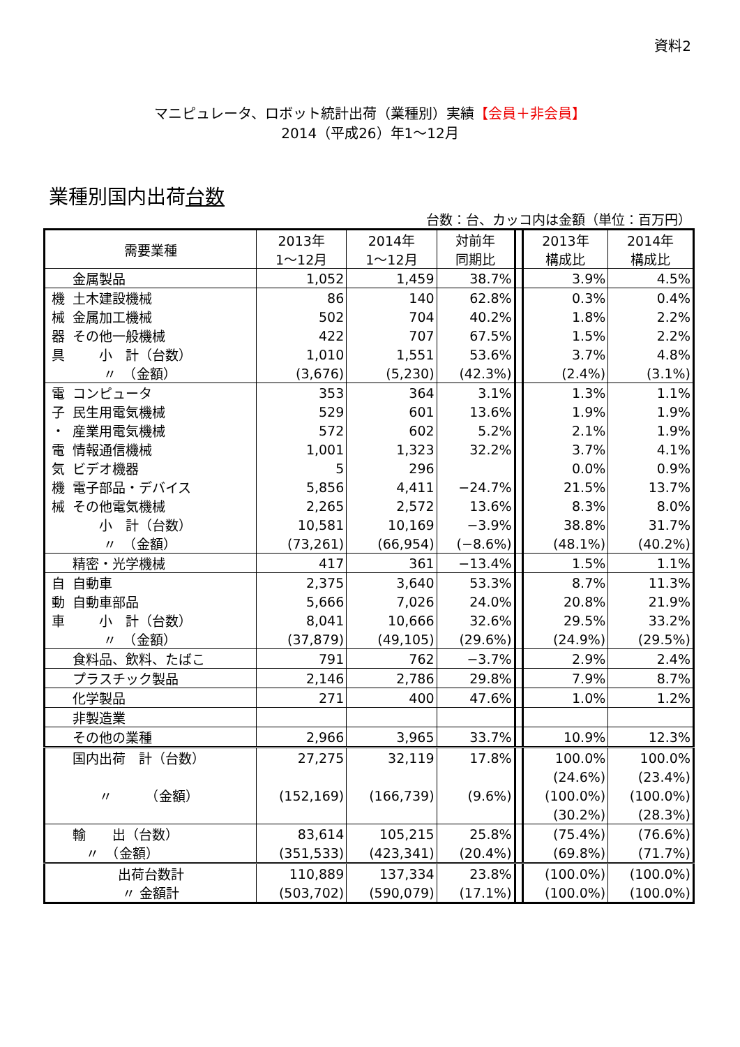資料2
マニピュレータ、ロボット統計出荷（業種別）実績【会員＋非会員】
2014（平成26）年1～12月
業種別国内出荷台数
台数：台、カッコ内は金額（単位：百万円）
| 需要業種 | | 2013年 1～12月 | 2014年 1～12月 | 対前年 同期比 | | 2013年 構成比 | 2014年 構成比 |
| | 金属製品 | 1,052 | 1,459 | 38.7% | | 3.9% | 4.5% |
| 機 | 土木建設機械 | 86 | 140 | 62.8% | | 0.3% | 0.4% |
| 械 | 金属加工機械 | 502 | 704 | 40.2% | | 1.8% | 2.2% |
| 器 | その他一般機械 | 422 | 707 | 67.5% | | 1.5% | 2.2% |
| 具 | 小 計（台数） | 1,010 | 1,551 | 53.6% | | 3.7% | 4.8% |
| | 〃 （金額） | (3,676) | (5,230) | (42.3%) | | (2.4%) | (3.1%) |
| 電 | コンピュータ | 353 | 364 | 3.1% | | 1.3% | 1.1% |
| 子 | 民生用電気機械 | 529 | 601 | 13.6% | | 1.9% | 1.9% |
| ・ | 産業用電気機械 | 572 | 602 | 5.2% | | 2.1% | 1.9% |
| 電 | 情報通信機械 | 1,001 | 1,323 | 32.2% | | 3.7% | 4.1% |
| 気 | ビデオ機器 | 5 | 296 | | | 0.0% | 0.9% |
| 機 | 電子部品・デバイス | 5,856 | 4,411 | −24.7% | | 21.5% | 13.7% |
| 械 | その他電気機械 | 2,265 | 2,572 | 13.6% | | 8.3% | 8.0% |
| | 小 計（台数） | 10,581 | 10,169 | −3.9% | | 38.8% | 31.7% |
| | 〃 （金額） | (73,261) | (66,954) | (−8.6%) | | (48.1%) | (40.2%) |
| | 精密・光学機械 | 417 | 361 | −13.4% | | 1.5% | 1.1% |
| 自 | 自動車 | 2,375 | 3,640 | 53.3% | | 8.7% | 11.3% |
| 動 | 自動車部品 | 5,666 | 7,026 | 24.0% | | 20.8% | 21.9% |
| 車 | 小 計（台数） | 8,041 | 10,666 | 32.6% | | 29.5% | 33.2% |
| | 〃 （金額） | (37,879) | (49,105) | (29.6%) | | (24.9%) | (29.5%) |
| | 食料品、飲料、たばこ | 791 | 762 | −3.7% | | 2.9% | 2.4% |
| | プラスチック製品 | 2,146 | 2,786 | 29.8% | | 7.9% | 8.7% |
| | 化学製品 | 271 | 400 | 47.6% | | 1.0% | 1.2% |
| | 非製造業 | | | | | | |
| | その他の業種 | 2,966 | 3,965 | 33.7% | | 10.9% | 12.3% |
| | 国内出荷 計（台数） | 27,275 | 32,119 | 17.8% | | 100.0% | 100.0% |
| | | | | | | (24.6%) | (23.4%) |
| | 〃 （金額） | (152,169) | (166,739) | (9.6%) | | (100.0%) | (100.0%) |
| | | | | | | (30.2%) | (28.3%) |
| | 輸 出（台数） | 83,614 | 105,215 | 25.8% | | (75.4%) | (76.6%) |
| | 〃 （金額） | (351,533) | (423,341) | (20.4%) | | (69.8%) | (71.7%) |
| 出荷台数計 | | 110,889 | 137,334 | 23.8% | | (100.0%) | (100.0%) |
| 〃 金額計 | | (503,702) | (590,079) | (17.1%) | | (100.0%) | (100.0%) |